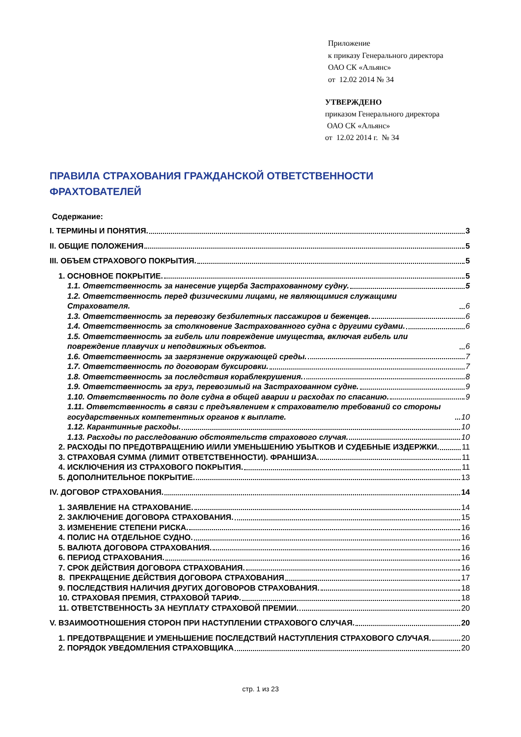Приложение
к приказу Генерального директора
ОАО СК «Альянс»
от 12.02 2014 № 34
УТВЕРЖДЕНО
приказом Генерального директора
ОАО СК «Альянс»
от 12.02 2014 г. № 34
ПРАВИЛА СТРАХОВАНИЯ ГРАЖДАНСКОЙ ОТВЕТСТВЕННОСТИ
ФРАХТОВАТЕЛЕЙ
Содержание:
I. ТЕРМИНЫ И ПОНЯТИЯ. 3
II. ОБЩИЕ ПОЛОЖЕНИЯ 5
III. ОБЪЕМ СТРАХОВОГО ПОКРЫТИЯ. 5
1. ОСНОВНОЕ ПОКРЫТИЕ. 5
1.1. Ответственность за нанесение ущерба Застрахованному судну. 5
1.2. Ответственность перед физическими лицами, не являющимися служащими Страхователя. 6
1.3. Ответственность за перевозку безбилетных пассажиров и беженцев. 6
1.4. Ответственность за столкновение Застрахованного судна с другими судами. 6
1.5. Ответственность за гибель или повреждение имущества, включая гибель или повреждение плавучих и неподвижных объектов. 6
1.6. Ответственность за загрязнение окружающей среды. 7
1.7. Ответственность по договорам буксировки. 7
1.8. Ответственность за последствия кораблекрушения. 8
1.9. Ответственность за груз, перевозимый на Застрахованном судне. 9
1.10. Ответственность по доле судна в общей аварии и расходах по спасанию. 9
1.11. Ответственность в связи с предъявлением к страхователю требований со стороны государственных компетентных органов к выплате. 10
1.12. Карантинные расходы. 10
1.13. Расходы по расследованию обстоятельств страхового случая. 10
2. РАСХОДЫ ПО ПРЕДОТВРАЩЕНИЮ И/ИЛИ УМЕНЬШЕНИЮ УБЫТКОВ И СУДЕБНЫЕ ИЗДЕРЖКИ. 11
3. СТРАХОВАЯ СУММА (ЛИМИТ ОТВЕТСТВЕННОСТИ). ФРАНШИЗА. 11
4. ИСКЛЮЧЕНИЯ ИЗ СТРАХОВОГО ПОКРЫТИЯ. 11
5. ДОПОЛНИТЕЛЬНОЕ ПОКРЫТИЕ. 13
IV. ДОГОВОР СТРАХОВАНИЯ. 14
1. ЗАЯВЛЕНИЕ НА СТРАХОВАНИЕ. 14
2. ЗАКЛЮЧЕНИЕ ДОГОВОРА СТРАХОВАНИЯ. 15
3. ИЗМЕНЕНИЕ СТЕПЕНИ РИСКА. 16
4. ПОЛИС НА ОТДЕЛЬНОЕ СУДНО. 16
5. ВАЛЮТА ДОГОВОРА СТРАХОВАНИЯ. 16
6. ПЕРИОД СТРАХОВАНИЯ. 16
7. СРОК ДЕЙСТВИЯ ДОГОВОРА СТРАХОВАНИЯ. 16
8. ПРЕКРАЩЕНИЕ ДЕЙСТВИЯ ДОГОВОРА СТРАХОВАНИЯ 17
9. ПОСЛЕДСТВИЯ НАЛИЧИЯ ДРУГИХ ДОГОВОРОВ СТРАХОВАНИЯ. 18
10. СТРАХОВАЯ ПРЕМИЯ, СТРАХОВОЙ ТАРИФ. 18
11. ОТВЕТСТВЕННОСТЬ ЗА НЕУПЛАТУ СТРАХОВОЙ ПРЕМИИ. 20
V. ВЗАИМООТНОШЕНИЯ СТОРОН ПРИ НАСТУПЛЕНИИ СТРАХОВОГО СЛУЧАЯ. 20
1. ПРЕДОТВРАЩЕНИЕ И УМЕНЬШЕНИЕ ПОСЛЕДСТВИЙ НАСТУПЛЕНИЯ СТРАХОВОГО СЛУЧАЯ. 20
2. ПОРЯДОК УВЕДОМЛЕНИЯ СТРАХОВЩИКА 20
стр. 1 из 23